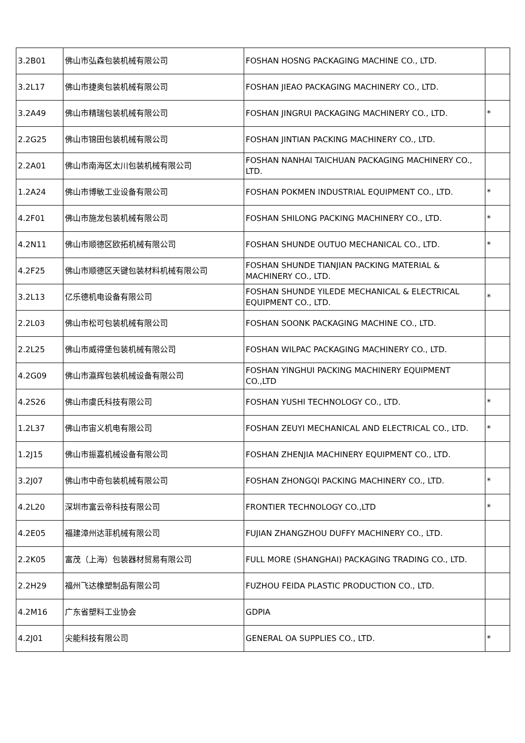| 3.2B01 | 佛山市弘森包装机械有限公司 | FOSHAN HOSNG PACKAGING MACHINE CO., LTD. | |
| 3.2L17 | 佛山市捷奥包装机械有限公司 | FOSHAN JIEAO PACKAGING MACHINERY CO., LTD. | |
| 3.2A49 | 佛山市精瑞包装机械有限公司 | FOSHAN JINGRUI PACKAGING MACHINERY CO., LTD. | * |
| 2.2G25 | 佛山市锦田包装机械有限公司 | FOSHAN JINTIAN PACKING MACHINERY CO., LTD. | |
| 2.2A01 | 佛山市南海区太川包装机械有限公司 | FOSHAN NANHAI TAICHUAN PACKAGING MACHINERY CO., LTD. | |
| 1.2A24 | 佛山市博敏工业设备有限公司 | FOSHAN POKMEN INDUSTRIAL EQUIPMENT CO., LTD. | * |
| 4.2F01 | 佛山市施龙包装机械有限公司 | FOSHAN SHILONG PACKING MACHINERY CO., LTD. | * |
| 4.2N11 | 佛山市顺德区欧拓机械有限公司 | FOSHAN SHUNDE OUTUO MECHANICAL CO., LTD. | * |
| 4.2F25 | 佛山市顺德区天键包装材料机械有限公司 | FOSHAN SHUNDE TIANJIAN PACKING MATERIAL & MACHINERY CO., LTD. | |
| 3.2L13 | 亿乐德机电设备有限公司 | FOSHAN SHUNDE YILEDE MECHANICAL & ELECTRICAL EQUIPMENT CO., LTD. | * |
| 2.2L03 | 佛山市松可包装机械有限公司 | FOSHAN SOONK PACKAGING MACHINE CO., LTD. | |
| 2.2L25 | 佛山市威得堡包装机械有限公司 | FOSHAN WILPAC PACKAGING MACHINERY CO., LTD. | |
| 4.2G09 | 佛山市瀛辉包装机械设备有限公司 | FOSHAN YINGHUI PACKING MACHINERY EQUIPMENT CO.,LTD | |
| 4.2S26 | 佛山市虞氏科技有限公司 | FOSHAN YUSHI TECHNOLOGY CO., LTD. | * |
| 1.2L37 | 佛山市宙义机电有限公司 | FOSHAN ZEUYI MECHANICAL AND ELECTRICAL CO., LTD. | * |
| 1.2J15 | 佛山市振嘉机械设备有限公司 | FOSHAN ZHENJIA MACHINERY EQUIPMENT CO., LTD. | |
| 3.2J07 | 佛山市中奇包装机械有限公司 | FOSHAN ZHONGQI PACKING MACHINERY CO., LTD. | * |
| 4.2L20 | 深圳市富云帝科技有限公司 | FRONTIER TECHNOLOGY CO.,LTD | * |
| 4.2E05 | 福建漳州达菲机械有限公司 | FUJIAN ZHANGZHOU DUFFY MACHINERY CO., LTD. | |
| 2.2K05 | 富茂（上海）包装器材贸易有限公司 | FULL MORE (SHANGHAI) PACKAGING TRADING CO., LTD. | |
| 2.2H29 | 福州飞达橡塑制品有限公司 | FUZHOU FEIDA PLASTIC PRODUCTION CO., LTD. | |
| 4.2M16 | 广东省塑料工业协会 | GDPIA | |
| 4.2J01 | 尖能科技有限公司 | GENERAL OA SUPPLIES CO., LTD. | * |